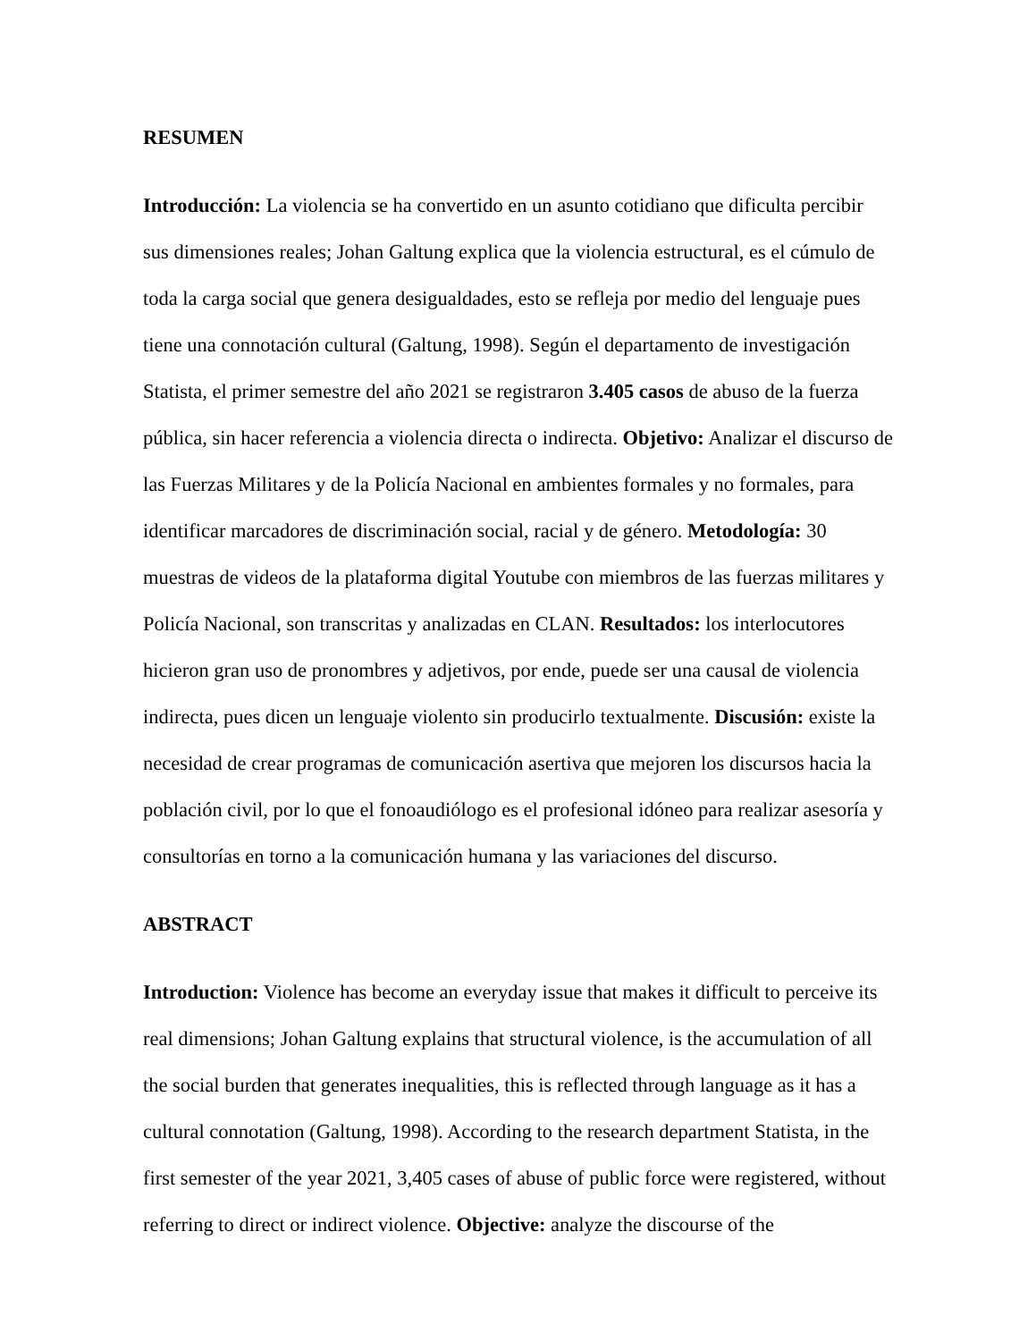RESUMEN
Introducción: La violencia se ha convertido en un asunto cotidiano que dificulta percibir sus dimensiones reales; Johan Galtung explica que la violencia estructural, es el cúmulo de toda la carga social que genera desigualdades, esto se refleja por medio del lenguaje pues tiene una connotación cultural (Galtung, 1998). Según el departamento de investigación Statista, el primer semestre del año 2021 se registraron 3.405 casos de abuso de la fuerza pública, sin hacer referencia a violencia directa o indirecta. Objetivo: Analizar el discurso de las Fuerzas Militares y de la Policía Nacional en ambientes formales y no formales, para identificar marcadores de discriminación social, racial y de género. Metodología: 30 muestras de videos de la plataforma digital Youtube con miembros de las fuerzas militares y Policía Nacional, son transcritas y analizadas en CLAN. Resultados: los interlocutores hicieron gran uso de pronombres y adjetivos, por ende, puede ser una causal de violencia indirecta, pues dicen un lenguaje violento sin producirlo textualmente. Discusión: existe la necesidad de crear programas de comunicación asertiva que mejoren los discursos hacia la población civil, por lo que el fonoaudiólogo es el profesional idóneo para realizar asesoría y consultorías en torno a la comunicación humana y las variaciones del discurso.
ABSTRACT
Introduction: Violence has become an everyday issue that makes it difficult to perceive its real dimensions; Johan Galtung explains that structural violence, is the accumulation of all the social burden that generates inequalities, this is reflected through language as it has a cultural connotation (Galtung, 1998). According to the research department Statista, in the first semester of the year 2021, 3,405 cases of abuse of public force were registered, without referring to direct or indirect violence. Objective: analyze the discourse of the